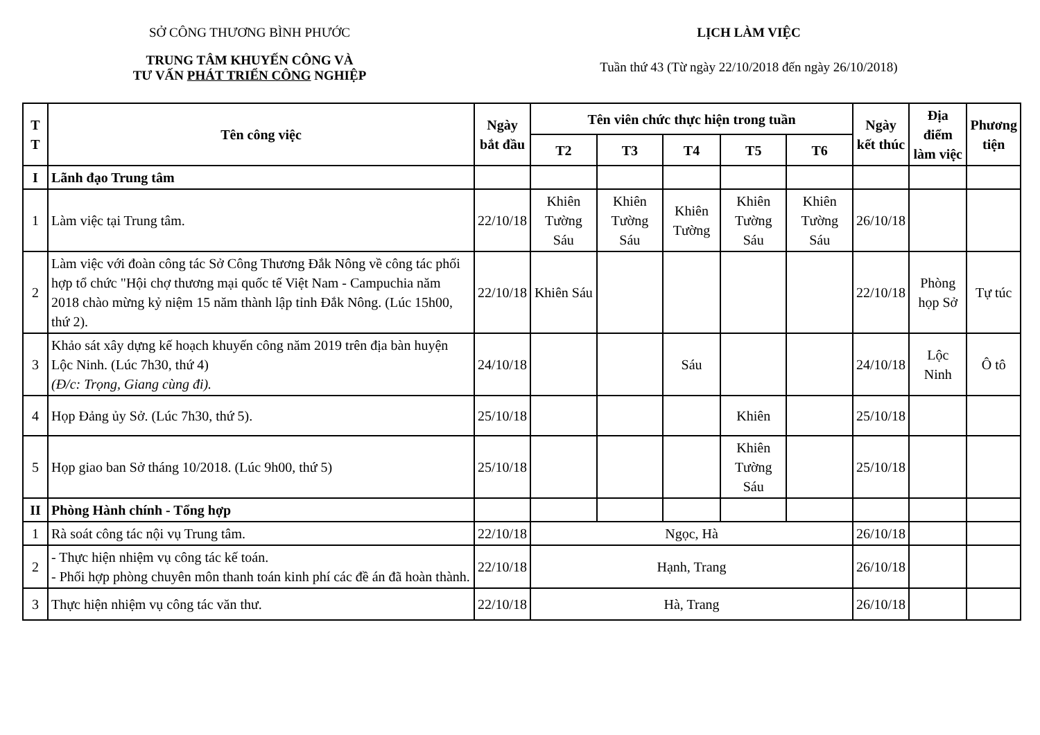SỞ CÔNG THƯƠNG BÌNH PHƯỚC
TRUNG TÂM KHUYẾN CÔNG VÀ
TƯ VẤN PHÁT TRIỂN CÔNG NGHIỆP
LỊCH LÀM VIỆC
Tuần thứ 43 (Từ ngày 22/10/2018 đến ngày 26/10/2018)
| T T | Tên công việc | Ngày bắt đầu | Tên viên chức thực hiện trong tuần | | | | | Ngày kết thúc | Địa điểm làm việc | Phương tiện |
| --- | --- | --- | --- | --- | --- | --- | --- | --- | --- | --- |
| | | | T2 | T3 | T4 | T5 | T6 | | | |
| I | Lãnh đạo Trung tâm | | | | | | | | | |
| 1 | Làm việc tại Trung tâm. | 22/10/18 | Khiên Tường Sáu | Khiên Tường Sáu | Khiên Tường | Khiên Tường Sáu | Khiên Tường Sáu | 26/10/18 | | |
| 2 | Làm việc với đoàn công tác Sở Công Thương Đắk Nông về công tác phối hợp tổ chức "Hội chợ thương mại quốc tế Việt Nam - Campuchia năm 2018 chào mừng kỷ niệm 15 năm thành lập tỉnh Đắk Nông. (Lúc 15h00, thứ 2). | 22/10/18 | Khiên Sáu | | | | | 22/10/18 | Phòng họp Sở | Tự túc |
| 3 | Khảo sát xây dựng kế hoạch khuyến công năm 2019 trên địa bàn huyện Lộc Ninh. (Lúc 7h30, thứ 4) (Đ/c: Trọng, Giang cùng đi). | 24/10/18 | | | Sáu | | | 24/10/18 | Lộc Ninh | Ô tô |
| 4 | Họp Đảng ủy Sở. (Lúc 7h30, thứ 5). | 25/10/18 | | | | Khiên | | 25/10/18 | | |
| 5 | Họp giao ban Sở tháng 10/2018. (Lúc 9h00, thứ 5) | 25/10/18 | | | | Khiên Tường Sáu | | 25/10/18 | | |
| II | Phòng Hành chính - Tổng hợp | | | | | | | | | |
| 1 | Rà soát công tác nội vụ Trung tâm. | 22/10/18 | Ngọc, Hà | | | | | 26/10/18 | | |
| 2 | - Thực hiện nhiệm vụ công tác kế toán. - Phối hợp phòng chuyên môn thanh toán kinh phí các đề án đã hoàn thành. | 22/10/18 | Hạnh, Trang | | | | | 26/10/18 | | |
| 3 | Thực hiện nhiệm vụ công tác văn thư. | 22/10/18 | Hà, Trang | | | | | 26/10/18 | | |